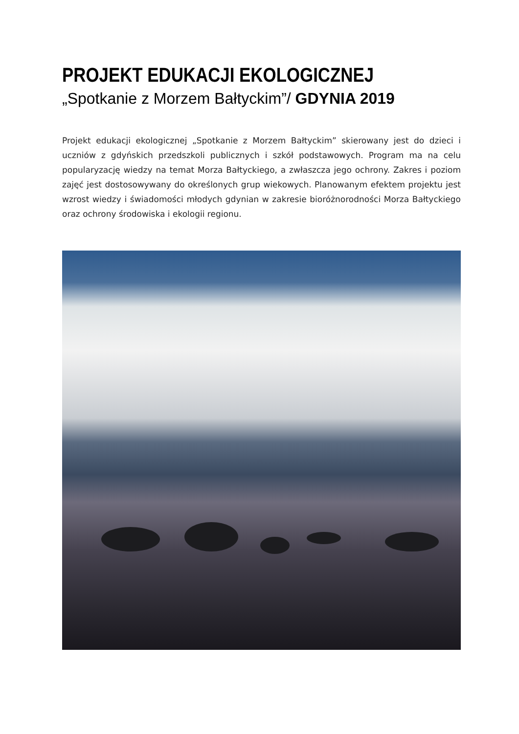PROJEKT EDUKACJI EKOLOGICZNEJ
„Spotkanie z Morzem Bałtyckim”/ GDYNIA 2019
Projekt edukacji ekologicznej „Spotkanie z Morzem Bałtyckim” skierowany jest do dzieci i uczniów z gdyńskich przedszkoli publicznych i szkół podstawowych. Program ma na celu popularyzację wiedzy na temat Morza Bałtyckiego, a zwłaszcza jego ochrony. Zakres i poziom zajęć jest dostosowywany do określonych grup wiekowych. Planowanym efektem projektu jest wzrost wiedzy i świadomości młodych gdynian w zakresie bioróżnorodności Morza Bałtyckiego oraz ochrony środowiska i ekologii regionu.